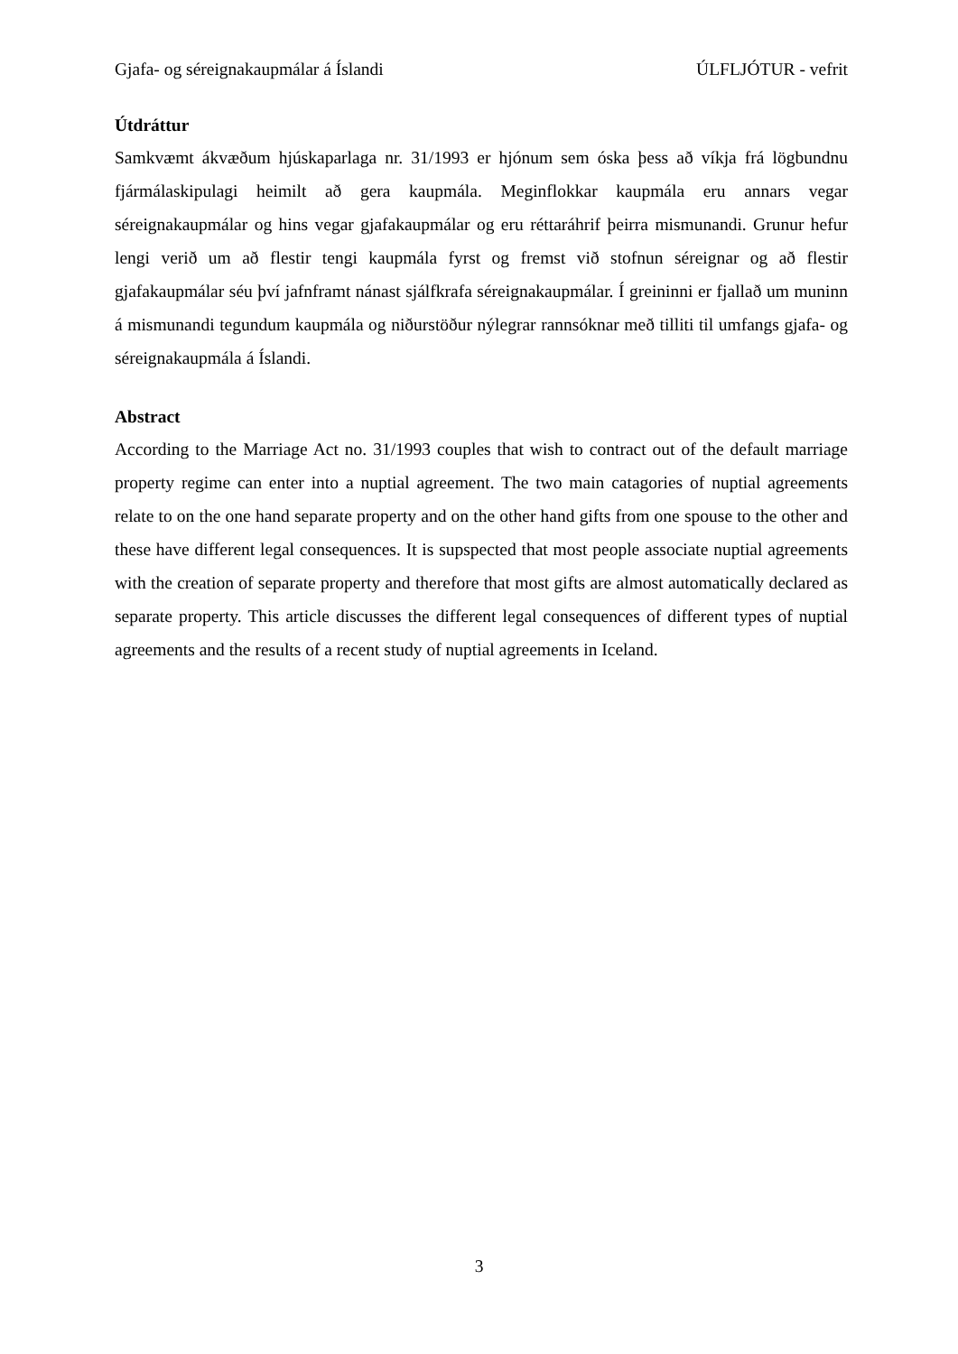Gjafa- og séreignakaupmálar á Íslandi ÚLFLJÓTUR - vefrit
Útdráttur
Samkvæmt ákvæðum hjúskaparlaga nr. 31/1993 er hjónum sem óska þess að víkja frá lögbundnu fjármálaskipulagi heimilt að gera kaupmála. Meginflokkar kaupmála eru annars vegar séreignakaupmálar og hins vegar gjafakaupmálar og eru réttaráhrif þeirra mismunandi. Grunur hefur lengi verið um að flestir tengi kaupmála fyrst og fremst við stofnun séreignar og að flestir gjafakaupmálar séu því jafnframt nánast sjálfkrafa séreignakaupmálar. Í greininni er fjallað um muninn á mismunandi tegundum kaupmála og niðurstöður nýlegrar rannsóknar með tilliti til umfangs gjafa- og séreignakaupmála á Íslandi.
Abstract
According to the Marriage Act no. 31/1993 couples that wish to contract out of the default marriage property regime can enter into a nuptial agreement. The two main catagories of nuptial agreements relate to on the one hand separate property and on the other hand gifts from one spouse to the other and these have different legal consequences. It is supspected that most people associate nuptial agreements with the creation of separate property and therefore that most gifts are almost automatically declared as separate property. This article discusses the different legal consequences of different types of nuptial agreements and the results of a recent study of nuptial agreements in Iceland.
3